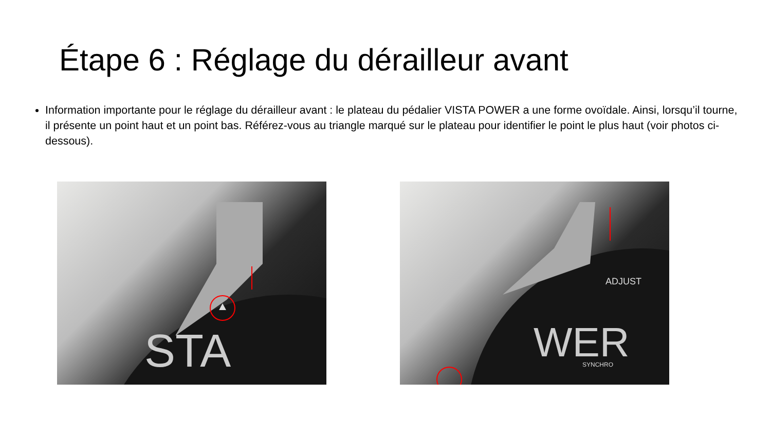Étape 6 : Réglage du dérailleur avant
Information importante pour le réglage du dérailleur avant : le plateau du pédalier VISTA POWER a une forme ovoïdale. Ainsi, lorsqu’il tourne, il présente un point haut et un point bas. Référez-vous au triangle marqué sur le plateau pour identifier le point le plus haut (voir photos ci-dessous).
STA
WER
SYNCHRO
ADJUST